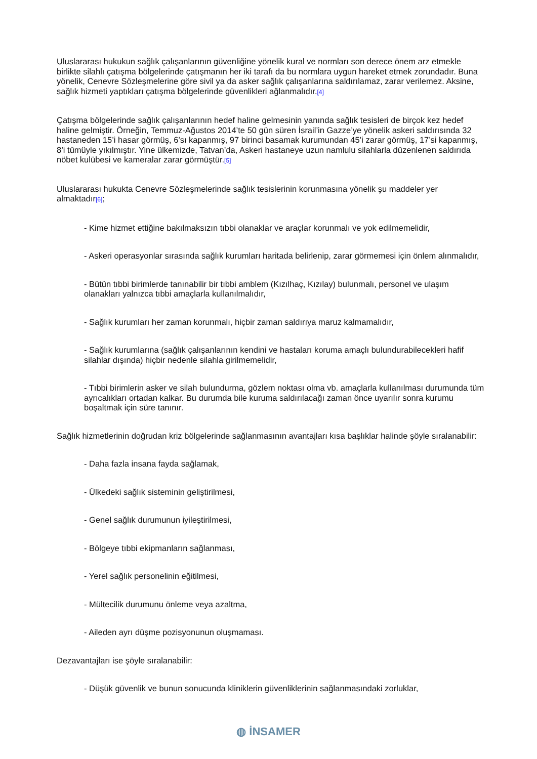Uluslararası hukukun sağlık çalışanlarının güvenliğine yönelik kural ve normları son derece önem arz etmekle birlikte silahlı çatışma bölgelerinde çatışmanın her iki tarafı da bu normlara uygun hareket etmek zorundadır. Buna yönelik, Cenevre Sözleşmelerine göre sivil ya da asker sağlık çalışanlarına saldırılamaz, zarar verilemez. Aksine, sağlık hizmeti yaptıkları çatışma bölgelerinde güvenlikleri ağlanmalıdır.[4]
Çatışma bölgelerinde sağlık çalışanlarının hedef haline gelmesinin yanında sağlık tesisleri de birçok kez hedef haline gelmiştir. Örneğin, Temmuz-Ağustos 2014’te 50 gün süren İsrail’in Gazze’ye yönelik askeri saldırısında 32 hastaneden 15’i hasar görmüş, 6’sı kapanmış, 97 birinci basamak kurumundan 45’i zarar görmüş, 17’si kapanmış, 8’i tümüyle yıkılmıştır. Yine ülkemizde, Tatvan’da, Askeri hastaneye uzun namlulu silahlarla düzenlenen saldırıda nöbet kulübesi ve kameralar zarar görmüştür.[5]
Uluslararası hukukta Cenevre Sözleşmelerinde sağlık tesislerinin korunmasına yönelik şu maddeler yer almaktadır[6];
- Kime hizmet ettiğine bakılmaksızın tıbbi olanaklar ve araçlar korunmalı ve yok edilmemelidir,
- Askeri operasyonlar sırasında sağlık kurumları haritada belirlenip, zarar görmemesi için önlem alınmalıdır,
- Bütün tıbbi birimlerde tanınabilir bir tıbbi amblem (Kızılhaç, Kızılay) bulunmalı, personel ve ulaşım olanakları yalnızca tıbbi amaçlarla kullanılmalıdır,
- Sağlık kurumları her zaman korunmalı, hiçbir zaman saldırıya maruz kalmamalıdır,
- Sağlık kurumlarına (sağlık çalışanlarının kendini ve hastaları koruma amaçlı bulundurabilecekleri hafif silahlar dışında) hiçbir nedenle silahla girilmemelidir,
- Tıbbi birimlerin asker ve silah bulundurma, gözlem noktası olma vb. amaçlarla kullanılması durumunda tüm ayrıcalıkları ortadan kalkar. Bu durumda bile kuruma saldırılacağı zaman önce uyarılır sonra kurumu boşaltmak için süre tanınır.
Sağlık hizmetlerinin doğrudan kriz bölgelerinde sağlanmasının avantajları kısa başlıklar halinde şöyle sıralanabilir:
- Daha fazla insana fayda sağlamak,
- Ülkedeki sağlık sisteminin geliştirilmesi,
- Genel sağlık durumunun iyileştirilmesi,
- Bölgeye tıbbi ekipmanların sağlanması,
- Yerel sağlık personelinin eğitilmesi,
- Mültecilik durumunu önleme veya azaltma,
- Aileden ayrı düşme pozisyonunun oluşmaması.
Dezavantajları ise şöyle sıralanabilir:
- Düşük güvenlik ve bunun sonucunda kliniklerin güvenliklerinin sağlanmasındaki zorluklar,
◍ İNSAMER